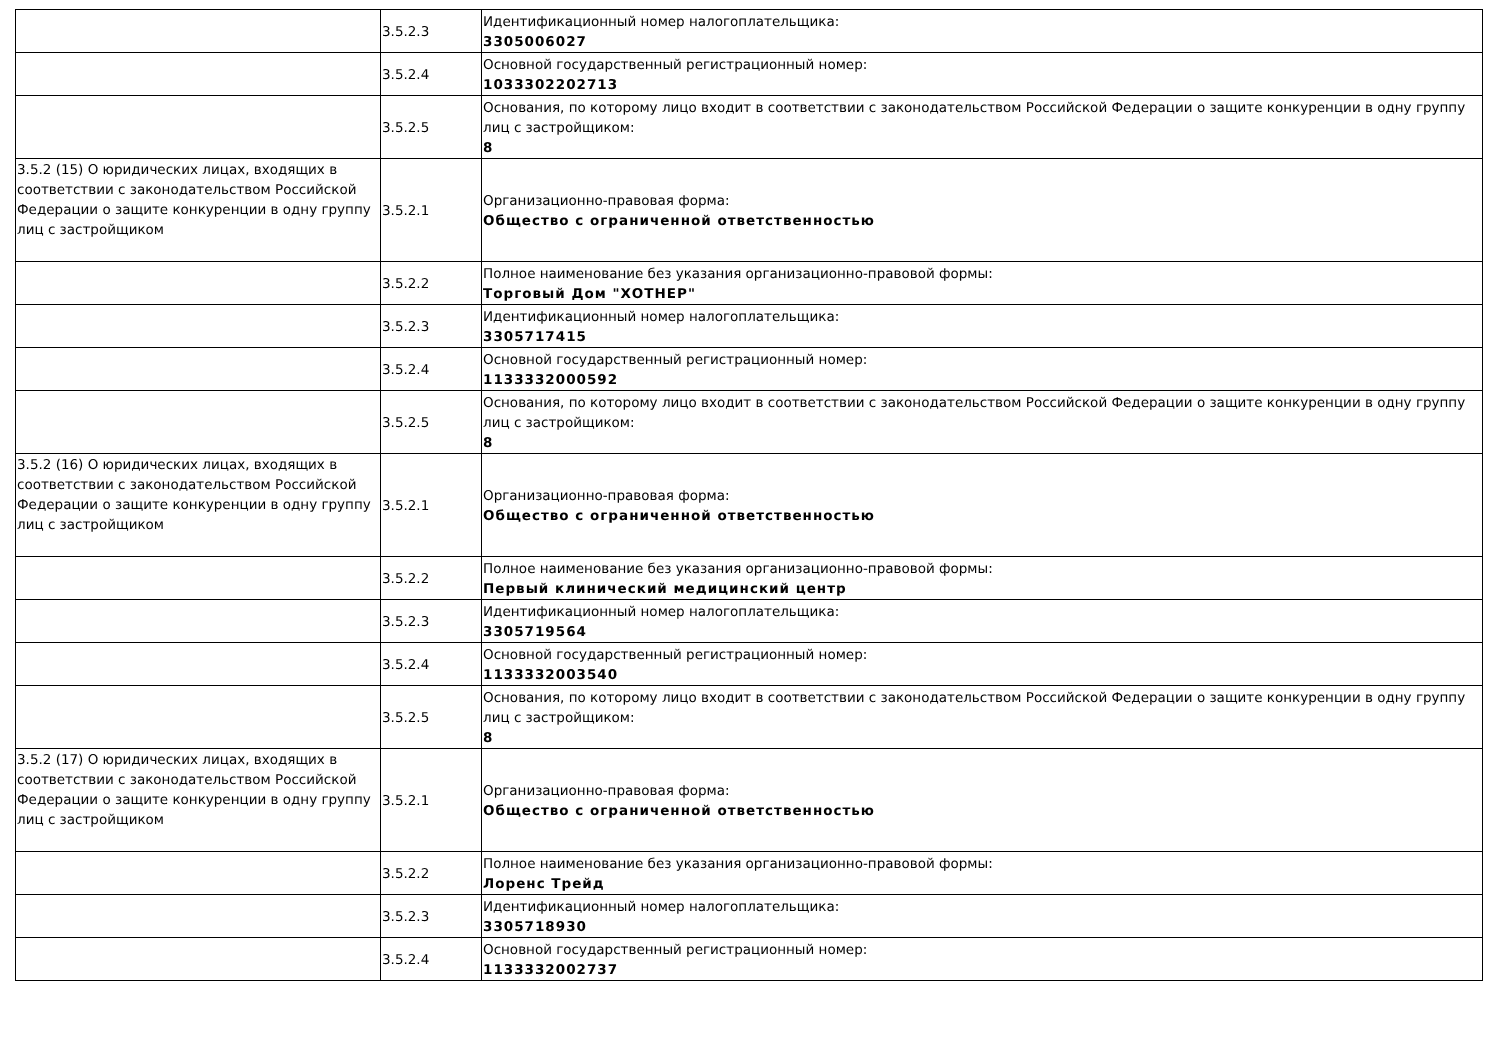| | 3.5.2.3 | Идентификационный номер налогоплательщика: 3305006027 |
| | 3.5.2.4 | Основной государственный регистрационный номер: 1033302202713 |
| | 3.5.2.5 | Основания, по которому лицо входит в соответствии с законодательством Российской Федерации о защите конкуренции в одну группу лиц с застройщиком: 8 |
| 3.5.2 (15) О юридических лицах, входящих в соответствии с законодательством Российской Федерации о защите конкуренции в одну группу лиц с застройщиком | 3.5.2.1 | Организационно-правовая форма: Общество с ограниченной ответственностью |
| | 3.5.2.2 | Полное наименование без указания организационно-правовой формы: Торговый Дом "ХОТНЕР" |
| | 3.5.2.3 | Идентификационный номер налогоплательщика: 3305717415 |
| | 3.5.2.4 | Основной государственный регистрационный номер: 1133332000592 |
| | 3.5.2.5 | Основания, по которому лицо входит в соответствии с законодательством Российской Федерации о защите конкуренции в одну группу лиц с застройщиком: 8 |
| 3.5.2 (16) О юридических лицах, входящих в соответствии с законодательством Российской Федерации о защите конкуренции в одну группу лиц с застройщиком | 3.5.2.1 | Организационно-правовая форма: Общество с ограниченной ответственностью |
| | 3.5.2.2 | Полное наименование без указания организационно-правовой формы: Первый клинический медицинский центр |
| | 3.5.2.3 | Идентификационный номер налогоплательщика: 3305719564 |
| | 3.5.2.4 | Основной государственный регистрационный номер: 1133332003540 |
| | 3.5.2.5 | Основания, по которому лицо входит в соответствии с законодательством Российской Федерации о защите конкуренции в одну группу лиц с застройщиком: 8 |
| 3.5.2 (17) О юридических лицах, входящих в соответствии с законодательством Российской Федерации о защите конкуренции в одну группу лиц с застройщиком | 3.5.2.1 | Организационно-правовая форма: Общество с ограниченной ответственностью |
| | 3.5.2.2 | Полное наименование без указания организационно-правовой формы: Лоренс Трейд |
| | 3.5.2.3 | Идентификационный номер налогоплательщика: 3305718930 |
| | 3.5.2.4 | Основной государственный регистрационный номер: 1133332002737 |